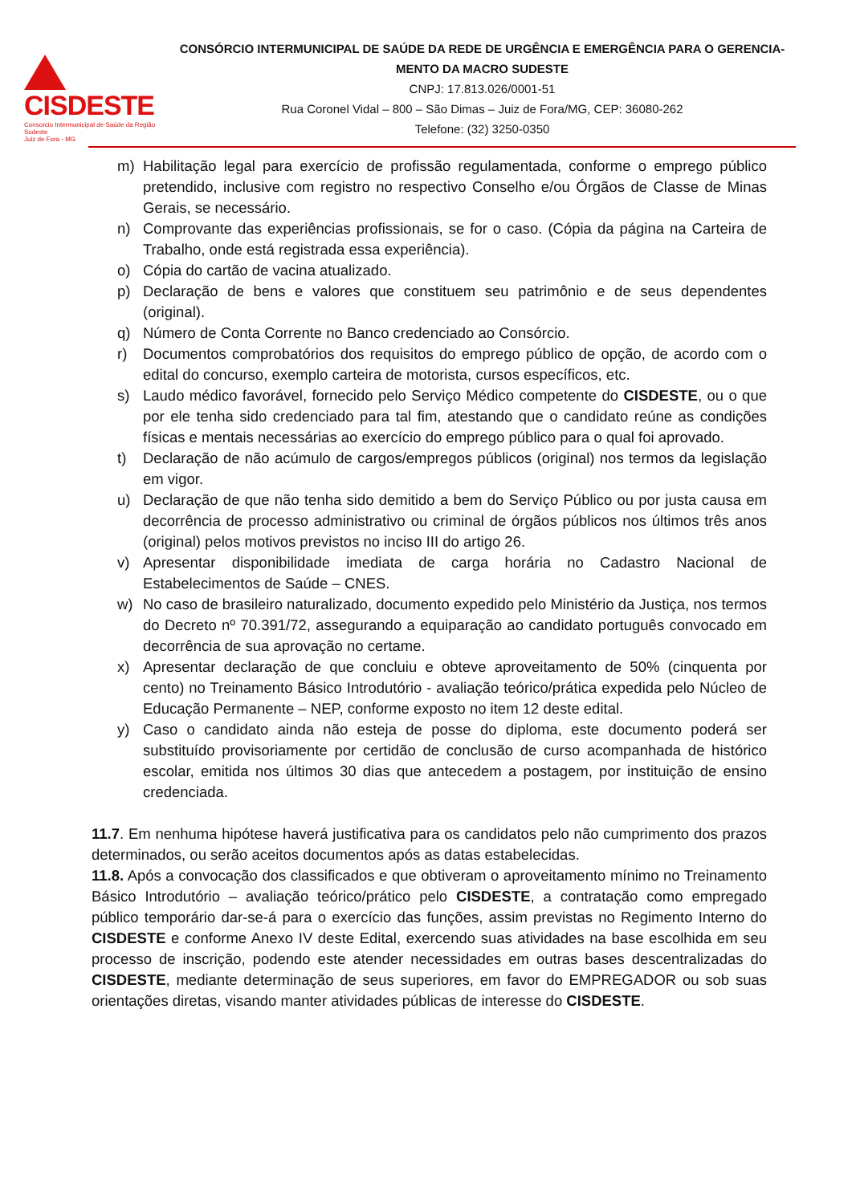CISDESTE
Consorcio Intermunicipal de Saúde da Região Sudeste
Juiz de Fora - MG
CONSÓRCIO INTERMUNICIPAL DE SAÚDE DA REDE DE URGÊNCIA E EMERGÊNCIA PARA O GERENCIA-MENTO DA MACRO SUDESTE
CNPJ: 17.813.026/0001-51
Rua Coronel Vidal – 800 – São Dimas – Juiz de Fora/MG, CEP: 36080-262
Telefone: (32) 3250-0350
m) Habilitação legal para exercício de profissão regulamentada, conforme o emprego público pretendido, inclusive com registro no respectivo Conselho e/ou Órgãos de Classe de Minas Gerais, se necessário.
n) Comprovante das experiências profissionais, se for o caso. (Cópia da página na Carteira de Trabalho, onde está registrada essa experiência).
o) Cópia do cartão de vacina atualizado.
p) Declaração de bens e valores que constituem seu patrimônio e de seus dependentes (original).
q) Número de Conta Corrente no Banco credenciado ao Consórcio.
r) Documentos comprobatórios dos requisitos do emprego público de opção, de acordo com o edital do concurso, exemplo carteira de motorista, cursos específicos, etc.
s) Laudo médico favorável, fornecido pelo Serviço Médico competente do CISDESTE, ou o que por ele tenha sido credenciado para tal fim, atestando que o candidato reúne as condições físicas e mentais necessárias ao exercício do emprego público para o qual foi aprovado.
t) Declaração de não acúmulo de cargos/empregos públicos (original) nos termos da legislação em vigor.
u) Declaração de que não tenha sido demitido a bem do Serviço Público ou por justa causa em decorrência de processo administrativo ou criminal de órgãos públicos nos últimos três anos (original) pelos motivos previstos no inciso III do artigo 26.
v) Apresentar disponibilidade imediata de carga horária no Cadastro Nacional de Estabelecimentos de Saúde – CNES.
w) No caso de brasileiro naturalizado, documento expedido pelo Ministério da Justiça, nos termos do Decreto nº 70.391/72, assegurando a equiparação ao candidato português convocado em decorrência de sua aprovação no certame.
x) Apresentar declaração de que concluiu e obteve aproveitamento de 50% (cinquenta por cento) no Treinamento Básico Introdutório - avaliação teórico/prática expedida pelo Núcleo de Educação Permanente – NEP, conforme exposto no item 12 deste edital.
y) Caso o candidato ainda não esteja de posse do diploma, este documento poderá ser substituído provisoriamente por certidão de conclusão de curso acompanhada de histórico escolar, emitida nos últimos 30 dias que antecedem a postagem, por instituição de ensino credenciada.
11.7. Em nenhuma hipótese haverá justificativa para os candidatos pelo não cumprimento dos prazos determinados, ou serão aceitos documentos após as datas estabelecidas.
11.8. Após a convocação dos classificados e que obtiveram o aproveitamento mínimo no Treinamento Básico Introdutório – avaliação teórico/prático pelo CISDESTE, a contratação como empregado público temporário dar-se-á para o exercício das funções, assim previstas no Regimento Interno do CISDESTE e conforme Anexo IV deste Edital, exercendo suas atividades na base escolhida em seu processo de inscrição, podendo este atender necessidades em outras bases descentralizadas do CISDESTE, mediante determinação de seus superiores, em favor do EMPREGADOR ou sob suas orientações diretas, visando manter atividades públicas de interesse do CISDESTE.